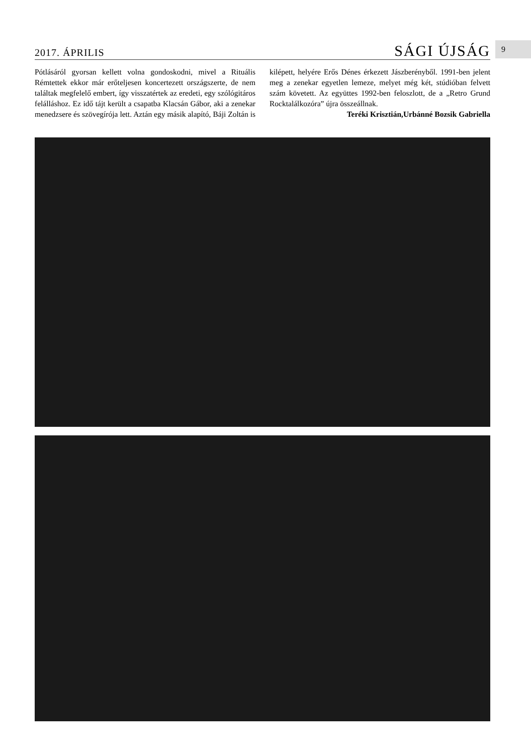2017. ÁPRILIS SÁGI ÚJSÁG 9
Pótlásáról gyorsan kellett volna gondoskodni, mivel a Rituális Rémtettek ekkor már erőteljesen koncertezett országszerte, de nem találtak megfelelő embert, így visszatértek az eredeti, egy szólógitáros felálláshoz. Ez idő tájt került a csapatba Klacsán Gábor, aki a zenekar menedzsere és szövegírója lett. Aztán egy másik alapító, Báji Zoltán is kilépett, helyére Erős Dénes érkezett Jászberényből. 1991-ben jelent meg a zenekar egyetlen lemeze, melyet még két, stúdióban felvett szám követett. Az együttes 1992-ben feloszlott, de a „Retro Grund Rocktalálkozóra” újra összeállnak.
Teréki Krisztián,Urbánné Bozsik Gabriella